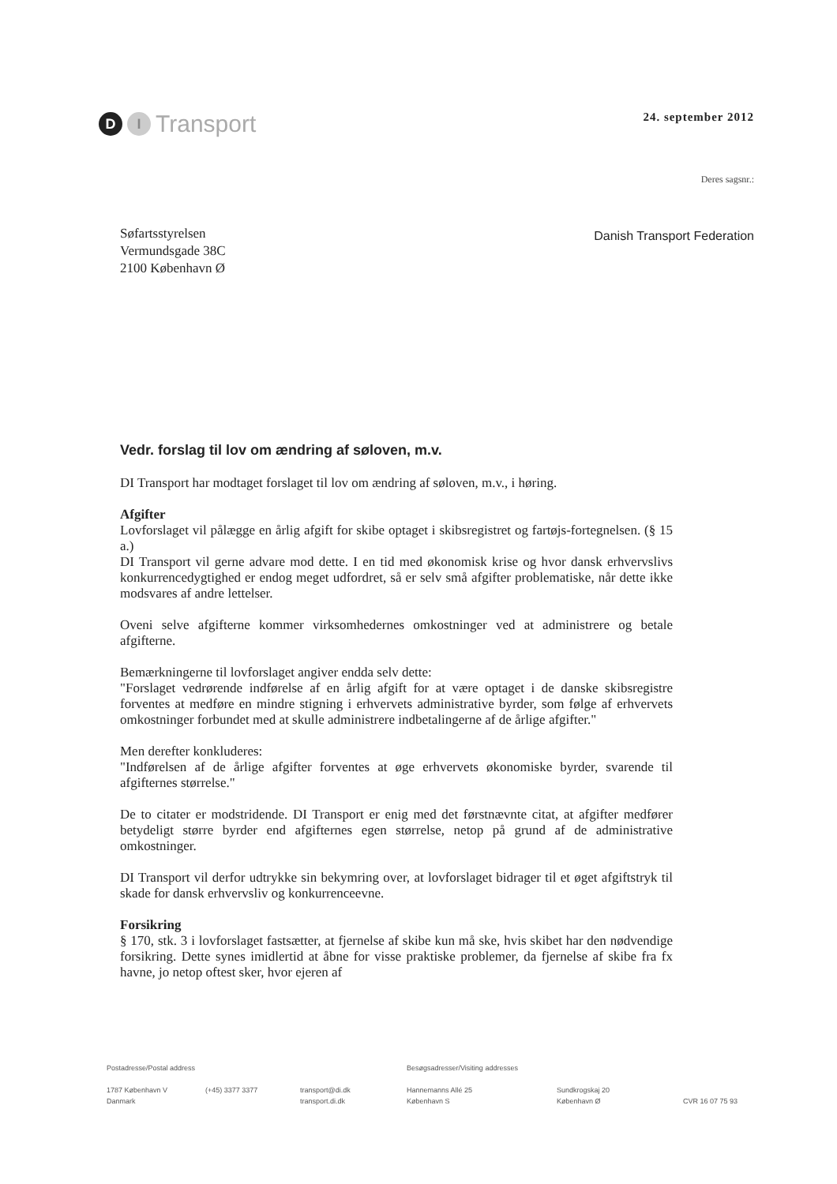D I Transport
24. september 2012
Deres sagsnr.:
Søfartsstyrelsen
Vermundsgade 38C
2100 København Ø
Danish Transport Federation
Vedr. forslag til lov om ændring af søloven, m.v.
DI Transport har modtaget forslaget til lov om ændring af søloven, m.v., i høring.
Afgifter
Lovforslaget vil pålægge en årlig afgift for skibe optaget i skibsregistret og fartøjs-fortegnelsen. (§ 15 a.)
DI Transport vil gerne advare mod dette. I en tid med økonomisk krise og hvor dansk erhvervslivs konkurrencedygtighed er endog meget udfordret, så er selv små afgifter problematiske, når dette ikke modsvares af andre lettelser.
Oveni selve afgifterne kommer virksomhedernes omkostninger ved at administrere og betale afgifterne.
Bemærkningerne til lovforslaget angiver endda selv dette:
"Forslaget vedrørende indførelse af en årlig afgift for at være optaget i de danske skibsregistre forventes at medføre en mindre stigning i erhvervets administrative byrder, som følge af erhvervets omkostninger forbundet med at skulle administrere indbetalingerne af de årlige afgifter."
Men derefter konkluderes:
"Indførelsen af de årlige afgifter forventes at øge erhvervets økonomiske byrder, svarende til afgifternes størrelse."
De to citater er modstridende. DI Transport er enig med det førstnævnte citat, at afgifter medfører betydeligt større byrder end afgifternes egen størrelse, netop på grund af de administrative omkostninger.
DI Transport vil derfor udtrykke sin bekymring over, at lovforslaget bidrager til et øget afgiftstryk til skade for dansk erhvervsliv og konkurrenceevne.
Forsikring
§ 170, stk. 3 i lovforslaget fastsætter, at fjernelse af skibe kun må ske, hvis skibet har den nødvendige forsikring. Dette synes imidlertid at åbne for visse praktiske problemer, da fjernelse af skibe fra fx havne, jo netop oftest sker, hvor ejeren af
Postadresse/Postal address Besøgsadresser/Visiting addresses
1787 København V
Danmark
(+45) 3377 3377 transport@di.dk
transport.di.dk
Hannemanns Allé 25
København S
Sundkrogskaj 20
København Ø
CVR 16 07 75 93